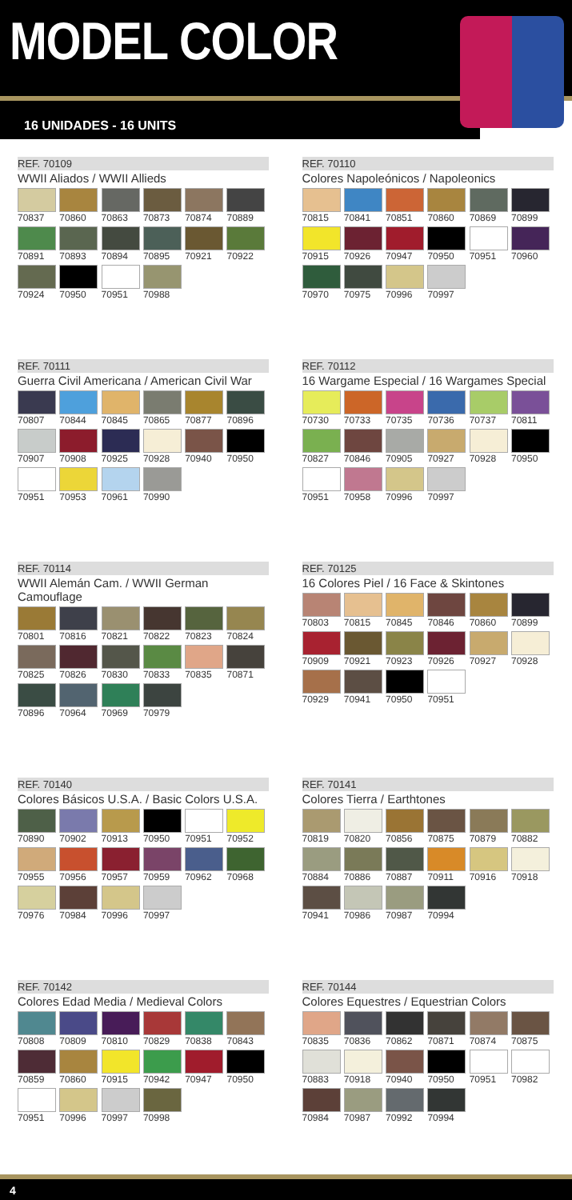MODEL COLOR
16 UNIDADES - 16 UNITS
REF. 70109
WWII Aliados / WWII Allieds
70837
70860
70863
70873
70874
70889
70891
70893
70894
70895
70921
70922
70924
70950
70951
70988
REF. 70110
Colores Napoleónicos / Napoleonics
70815
70841
70851
70860
70869
70899
70915
70926
70947
70950
70951
70960
70970
70975
70996
70997
REF. 70111
Guerra Civil Americana / American Civil War
70807
70844
70845
70865
70877
70896
70907
70908
70925
70928
70940
70950
70951
70953
70961
70990
REF. 70112
16 Wargame Especial / 16 Wargames Special
70730
70733
70735
70736
70737
70811
70827
70846
70905
70927
70928
70950
70951
70958
70996
70997
REF. 70114
WWII Alemán Cam. / WWII German Camouflage
70801
70816
70821
70822
70823
70824
70825
70826
70830
70833
70835
70871
70896
70964
70969
70979
REF. 70125
16 Colores Piel / 16 Face & Skintones
70803
70815
70845
70846
70860
70899
70909
70921
70923
70926
70927
70928
70929
70941
70950
70951
REF. 70140
Colores Básicos U.S.A. / Basic Colors U.S.A.
70890
70902
70913
70950
70951
70952
70955
70956
70957
70959
70962
70968
70976
70984
70996
70997
REF. 70141
Colores Tierra / Earthtones
70819
70820
70856
70875
70879
70882
70884
70886
70887
70911
70916
70918
70941
70986
70987
70994
REF. 70142
Colores Edad Media / Medieval Colors
70808
70809
70810
70829
70838
70843
70859
70860
70915
70942
70947
70950
70951
70996
70997
70998
REF. 70144
Colores Equestres / Equestrian Colors
70835
70836
70862
70871
70874
70875
70883
70918
70940
70950
70951
70982
70984
70987
70992
70994
4